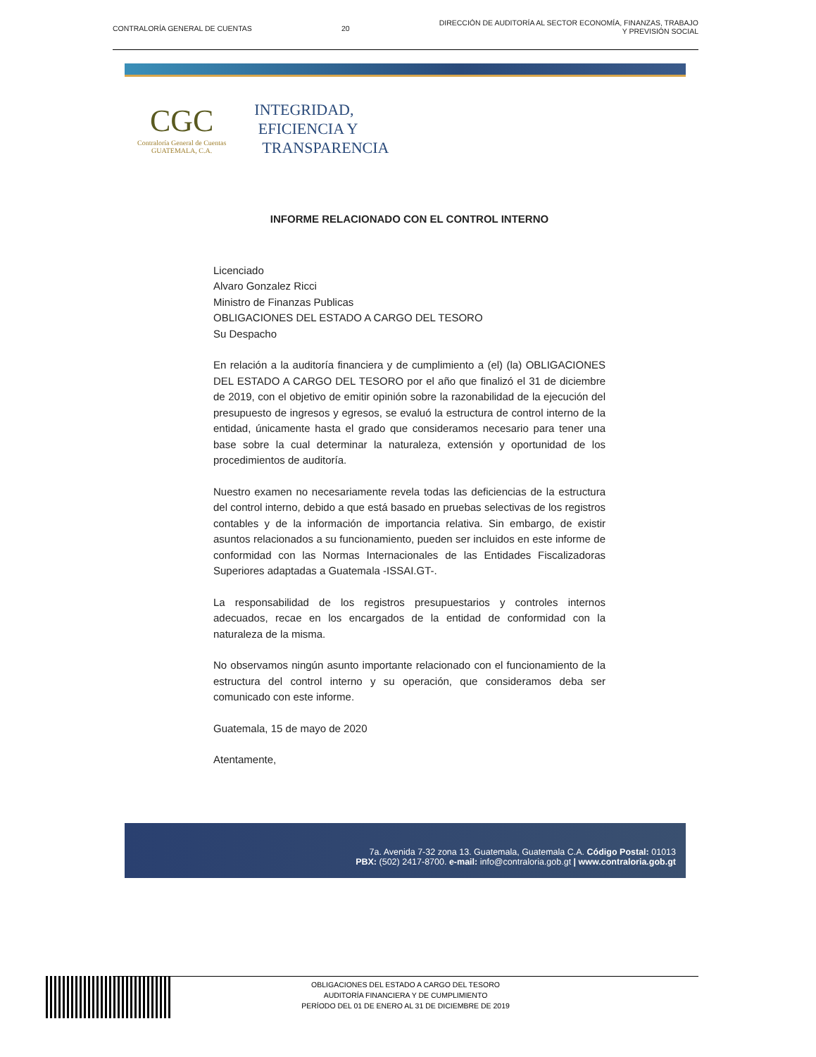CONTRALORÍA GENERAL DE CUENTAS 20
DIRECCIÓN DE AUDITORÍA AL SECTOR ECONOMÍA, FINANZAS, TRABAJO
Y PREVISIÓN SOCIAL
CGC
Contraloría General de Cuentas
GUATEMALA, C.A.
INTEGRIDAD,
EFICIENCIA Y
TRANSPARENCIA
INFORME RELACIONADO CON EL CONTROL INTERNO
Licenciado
Alvaro Gonzalez Ricci
Ministro de Finanzas Publicas
OBLIGACIONES DEL ESTADO A CARGO DEL TESORO
Su Despacho
En relación a la auditoría financiera y de cumplimiento a (el) (la) OBLIGACIONES DEL ESTADO A CARGO DEL TESORO por el año que finalizó el 31 de diciembre de 2019, con el objetivo de emitir opinión sobre la razonabilidad de la ejecución del presupuesto de ingresos y egresos, se evaluó la estructura de control interno de la entidad, únicamente hasta el grado que consideramos necesario para tener una base sobre la cual determinar la naturaleza, extensión y oportunidad de los procedimientos de auditoría.
Nuestro examen no necesariamente revela todas las deficiencias de la estructura del control interno, debido a que está basado en pruebas selectivas de los registros contables y de la información de importancia relativa. Sin embargo, de existir asuntos relacionados a su funcionamiento, pueden ser incluidos en este informe de conformidad con las Normas Internacionales de las Entidades Fiscalizadoras Superiores adaptadas a Guatemala -ISSAI.GT-.
La responsabilidad de los registros presupuestarios y controles internos adecuados, recae en los encargados de la entidad de conformidad con la naturaleza de la misma.
No observamos ningún asunto importante relacionado con el funcionamiento de la estructura del control interno y su operación, que consideramos deba ser comunicado con este informe.
Guatemala, 15 de mayo de 2020
Atentamente,
7a. Avenida 7-32 zona 13. Guatemala, Guatemala C.A. Código Postal: 01013
PBX: (502) 2417-8700. e-mail: info@contraloria.gob.gt | www.contraloria.gob.gt
OBLIGACIONES DEL ESTADO A CARGO DEL TESORO
AUDITORÍA FINANCIERA Y DE CUMPLIMIENTO
PERÍODO DEL 01 DE ENERO AL 31 DE DICIEMBRE DE 2019